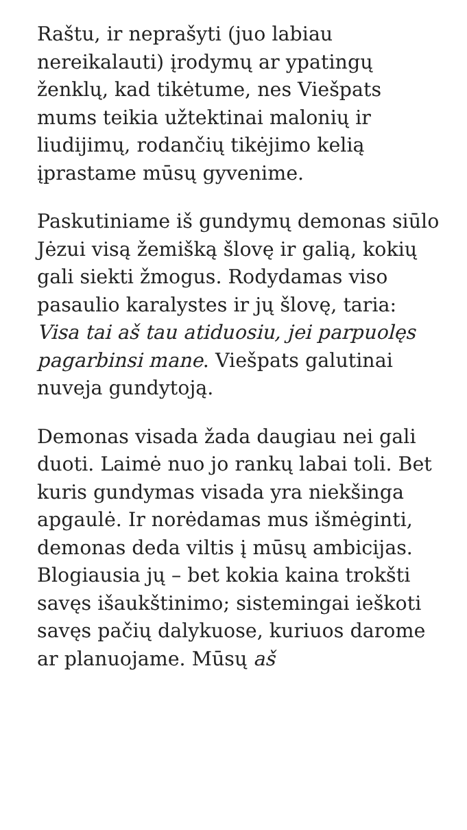Raštu, ir neprašyti (juo labiau nereikalauti) įrodymų ar ypatingų ženklų, kad tikėtume, nes Viešpats mums teikia užtektinai malonių ir liudijimų, rodančių tikėjimo kelią įprastame mūsų gyvenime.
Paskutiniame iš gundymų demonas siūlo Jėzui visą žemišką šlovę ir galią, kokių gali siekti žmogus. Rodydamas viso pasaulio karalystes ir jų šlovę, taria: Visa tai aš tau atiduosiu, jei parpuolęs pagarbinsi mane. Viešpats galutinai nuveja gundytoją.
Demonas visada žada daugiau nei gali duoti. Laimė nuo jo rankų labai toli. Bet kuris gundymas visada yra niekšinga apgaulė. Ir norėdamas mus išmėginti, demonas deda viltis į mūsų ambicijas. Blogiausia jų – bet kokia kaina trokšti savęs išaukštinimo; sistemingai ieškoti savęs pačių dalykuose, kuriuos darome ar planuojame. Mūsų aš